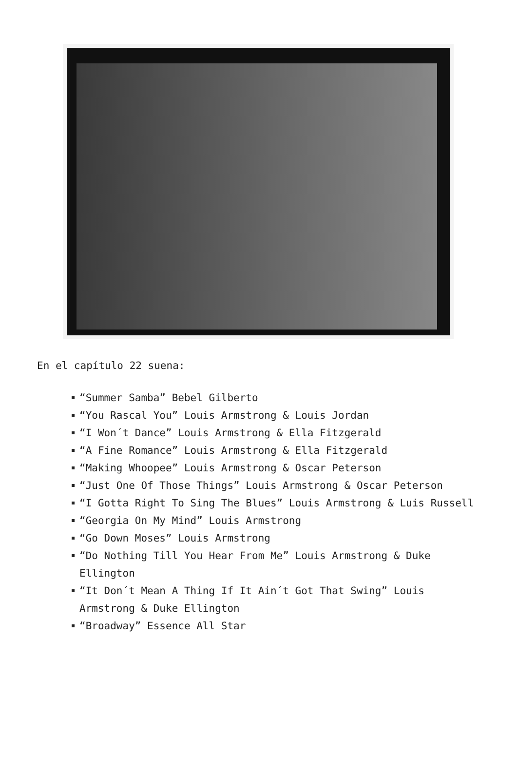En el capítulo 22 suena:
“Summer Samba” Bebel Gilberto
“You Rascal You” Louis Armstrong & Louis Jordan
“I Won´t Dance” Louis Armstrong & Ella Fitzgerald
“A Fine Romance” Louis Armstrong & Ella Fitzgerald
“Making Whoopee” Louis Armstrong & Oscar Peterson
“Just One Of Those Things” Louis Armstrong & Oscar Peterson
“I Gotta Right To Sing The Blues” Louis Armstrong & Luis Russell
“Georgia On My Mind” Louis Armstrong
“Go Down Moses” Louis Armstrong
“Do Nothing Till You Hear From Me” Louis Armstrong & Duke Ellington
“It Don´t Mean A Thing If It Ain´t Got That Swing” Louis Armstrong & Duke Ellington
“Broadway” Essence All Star